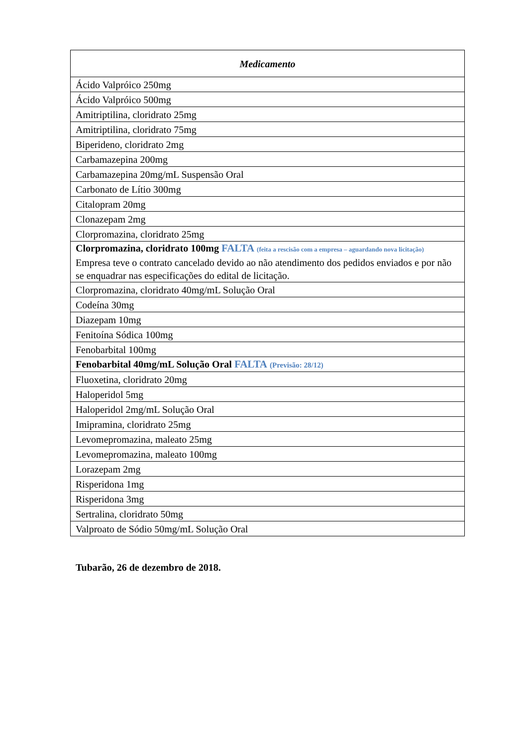| Medicamento |
| --- |
| Ácido Valpróico 250mg |
| Ácido Valpróico 500mg |
| Amitriptilina, cloridrato 25mg |
| Amitriptilina, cloridrato 75mg |
| Biperideno, cloridrato 2mg |
| Carbamazepina 200mg |
| Carbamazepina 20mg/mL Suspensão Oral |
| Carbonato de Lítio 300mg |
| Citalopram 20mg |
| Clonazepam 2mg |
| Clorpromazina, cloridrato 25mg |
| Clorpromazina, cloridrato 100mg FALTA (feita a rescisão com a empresa – aguardando nova licitação) Empresa teve o contrato cancelado devido ao não atendimento dos pedidos enviados e por não se enquadrar nas especificações do edital de licitação. |
| Clorpromazina, cloridrato 40mg/mL Solução Oral |
| Codeína 30mg |
| Diazepam 10mg |
| Fenitoína Sódica 100mg |
| Fenobarbital 100mg |
| Fenobarbital 40mg/mL Solução Oral FALTA (Previsão: 28/12) |
| Fluoxetina, cloridrato 20mg |
| Haloperidol 5mg |
| Haloperidol 2mg/mL Solução Oral |
| Imipramina, cloridrato 25mg |
| Levomepromazina, maleato 25mg |
| Levomepromazina, maleato 100mg |
| Lorazepam 2mg |
| Risperidona 1mg |
| Risperidona 3mg |
| Sertralina, cloridrato 50mg |
| Valproato de Sódio 50mg/mL Solução Oral |
Tubarão, 26 de dezembro de 2018.